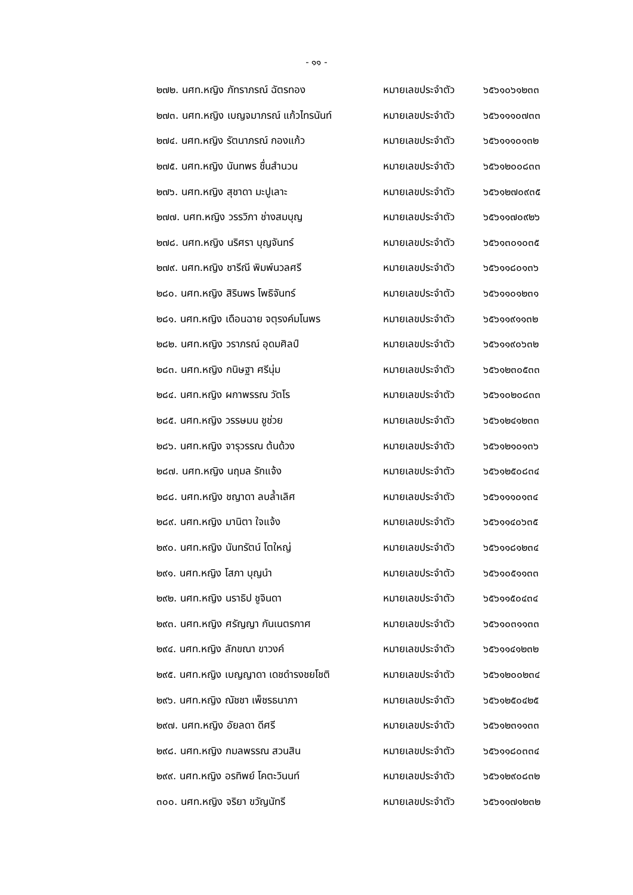- ๑๑ -
๒๗๒. นศท.หญิง ภัทราภรณ์ ฉัตรทอง หมายเลขประจำตัว ๖๕๖๑๐๖๑๒๓๓
๒๗๓. นศท.หญิง เบญจมาภรณ์ แก้วไทรนันท์ หมายเลขประจำตัว ๖๕๖๑๑๑๐๗๓๓
๒๗๔. นศท.หญิง รัตนาภรณ์ กองแก้ว หมายเลขประจำตัว ๖๕๖๑๑๑๐๑๓๒
๒๗๕. นศท.หญิง นันทพร ชื่นสำนวน หมายเลขประจำตัว ๖๕๖๑๒๐๐๘๓๓
๒๗๖. นศท.หญิง สุชาดา มะปูเลาะ หมายเลขประจำตัว ๖๕๖๑๒๗๐๙๓๕
๒๗๗. นศท.หญิง วรรวิภา ช่างสมบุญ หมายเลขประจำตัว ๖๕๖๑๑๗๐๙๒๖
๒๗๘. นศท.หญิง นริศรา บุญจันทร์ หมายเลขประจำตัว ๖๕๖๑๓๐๑๐๓๕
๒๗๙. นศท.หญิง ชารีณี พิมพ์นวลศรี หมายเลขประจำตัว ๖๕๖๑๑๘๐๑๓๖
๒๘๐. นศท.หญิง สิรินพร โพธิจันทร์ หมายเลขประจำตัว ๖๕๖๑๑๐๑๒๓๑
๒๘๑. นศท.หญิง เดือนฉาย จตุรงค์มโนพร หมายเลขประจำตัว ๖๕๖๑๑๙๑๑๓๒
๒๘๒. นศท.หญิง วราภรณ์ อุดมศิลป์ หมายเลขประจำตัว ๖๕๖๑๑๙๐๖๓๒
๒๘๓. นศท.หญิง กนิษฐา ศรีนุ่ม หมายเลขประจำตัว ๖๕๖๑๒๓๐๕๓๓
๒๘๔. นศท.หญิง ผกาพรรณ วัตโร หมายเลขประจำตัว ๖๕๖๑๐๒๐๘๓๓
๒๘๕. นศท.หญิง วรรษมน ชูช่วย หมายเลขประจำตัว ๖๕๖๑๒๔๑๒๓๓
๒๘๖. นศท.หญิง จารุวรรณ ต้นด้วง หมายเลขประจำตัว ๖๕๖๑๒๑๐๑๓๖
๒๘๗. นศท.หญิง นฤมล รักแจ้ง หมายเลขประจำตัว ๖๕๖๑๒๕๐๘๓๔
๒๘๘. นศท.หญิง ชญาดา ลบล้ำเลิศ หมายเลขประจำตัว ๖๕๖๑๑๑๐๑๓๔
๒๘๙. นศท.หญิง มานิตา ใจแจ้ง หมายเลขประจำตัว ๖๕๖๑๑๔๐๖๓๕
๒๙๐. นศท.หญิง นันทรัตน์ โตใหญ่ หมายเลขประจำตัว ๖๕๖๑๑๘๑๒๓๔
๒๙๑. นศท.หญิง โสภา บุญนำ หมายเลขประจำตัว ๖๕๖๑๐๕๑๑๓๓
๒๙๒. นศท.หญิง นราธิป ชูจินดา หมายเลขประจำตัว ๖๕๖๑๑๕๐๔๓๔
๒๙๓. นศท.หญิง ศรัญญา กันเนตรกาศ หมายเลขประจำตัว ๖๕๖๑๐๓๑๑๓๓
๒๙๔. นศท.หญิง ลักขณา ขาวงค์ หมายเลขประจำตัว ๖๕๖๑๑๔๑๒๓๒
๒๙๕. นศท.หญิง เบญญาดา เดชดำรงชยโชติ หมายเลขประจำตัว ๖๕๖๑๒๐๐๒๓๔
๒๙๖. นศท.หญิง ณัชชา เพ็ชรธนาภา หมายเลขประจำตัว ๖๕๖๑๒๕๐๔๒๕
๒๙๗. นศท.หญิง อัยลดา ดีศรี หมายเลขประจำตัว ๖๕๖๑๒๓๑๑๓๓
๒๙๘. นศท.หญิง กมลพรรณ สวนสิน หมายเลขประจำตัว ๖๕๖๑๑๘๐๓๓๔
๒๙๙. นศท.หญิง อรทิพย์ โคตะวินนท์ หมายเลขประจำตัว ๖๕๖๑๒๙๐๘๓๒
๓๐๐. นศท.หญิง จริยา ขวัญนัทรี หมายเลขประจำตัว ๖๕๖๑๑๗๑๒๓๒